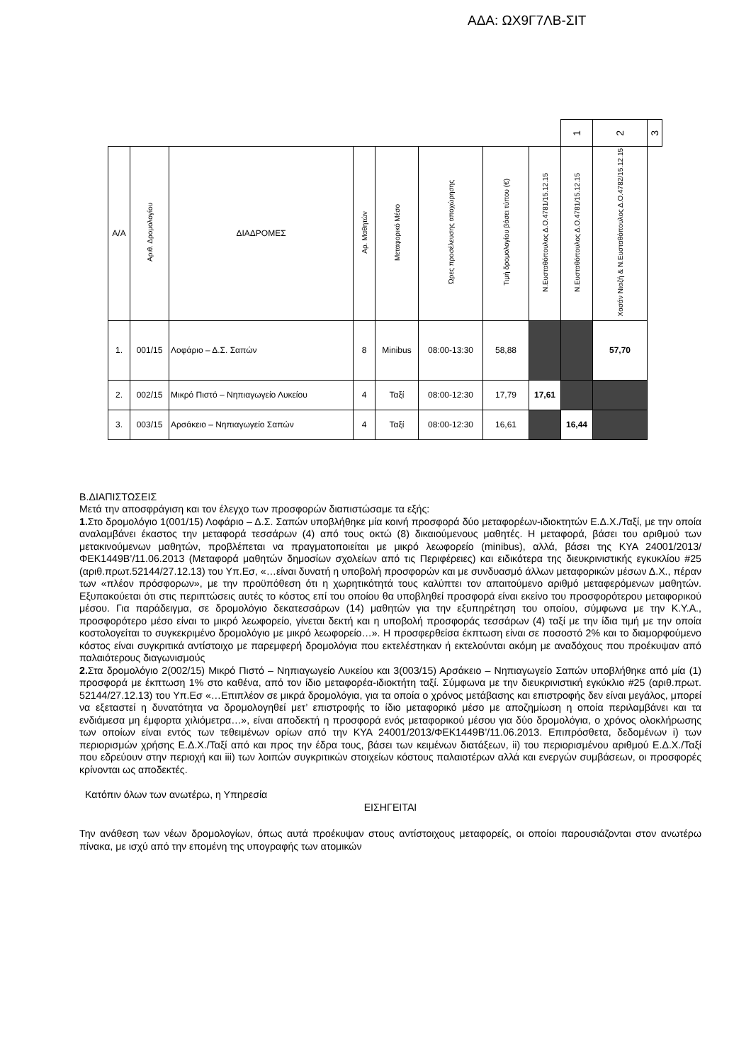ΑΔΑ: ΩΧ9Γ7ΛΒ-ΣΙΤ
| | | | | | | | | 1 | 2 | 3 |
| Α/Α | Αριθ. Δρομολογίου | ΔΙΑΔΡΟΜΕΣ | Αρ. Μαθητών | Μεταφορικό Μέσο | Ώρες προσέλευσης αποχώρησης | Τιμή δρομολογίου βάσει τύπου (€) | Ν.Ευσταθόπουλος Δ.Ο.4781/15.12.15 | Ν.Ευσταθόπουλος Δ.Ο.4781/15.12.15 | Χασάν Νιαζή & Ν.Ευσταθόπουλος Δ.Ο.4782/15.12.15 | |
| 1. | 001/15 | Λοφάριο – Δ.Σ. Σαπών | 8 | Minibus | 08:00-13:30 | 58,88 | | | 57,70 | |
| 2. | 002/15 | Μικρό Πιστό – Νηπιαγωγείο Λυκείου | 4 | Ταξί | 08:00-12:30 | 17,79 | 17,61 | | | |
| 3. | 003/15 | Αρσάκειο – Νηπιαγωγείο Σαπών | 4 | Ταξί | 08:00-12:30 | 16,61 | | 16,44 | | |
Β.ΔΙΑΠΙΣΤΩΣΕΙΣ
Μετά την αποσφράγιση και τον έλεγχο των προσφορών διαπιστώσαμε τα εξής:
1. Στο δρομολόγιο 1(001/15) Λοφάριο – Δ.Σ. Σαπών υποβλήθηκε μία κοινή προσφορά δύο μεταφορέων-ιδιοκτητών Ε.Δ.Χ./Ταξί, με την οποία αναλαμβάνει έκαστος την μεταφορά τεσσάρων (4) από τους οκτώ (8) δικαιούμενους μαθητές. Η μεταφορά, βάσει του αριθμού των μετακινούμενων μαθητών, προβλέπεται να πραγματοποιείται με μικρό λεωφορείο (minibus), αλλά, βάσει της ΚΥΑ 24001/2013/ΦΕΚ1449Β’/11.06.2013 (Μεταφορά μαθητών δημοσίων σχολείων από τις Περιφέρειες) και ειδικότερα της διευκρινιστικής εγκυκλίου #25 (αριθ.πρωτ.52144/27.12.13) του Υπ.Εσ, «…είναι δυνατή η υποβολή προσφορών και με συνδυασμό άλλων μεταφορικών μέσων Δ.Χ., πέραν των «πλέον πρόσφορων», με την προϋπόθεση ότι η χωρητικότητά τους καλύπτει τον απαιτούμενο αριθμό μεταφερόμενων μαθητών. Εξυπακούεται ότι στις περιπτώσεις αυτές το κόστος επί του οποίου θα υποβληθεί προσφορά είναι εκείνο του προσφορότερου μεταφορικού μέσου. Για παράδειγμα, σε δρομολόγιο δεκατεσσάρων (14) μαθητών για την εξυπηρέτηση του οποίου, σύμφωνα με την Κ.Υ.Α., προσφορότερο μέσο είναι το μικρό λεωφορείο, γίνεται δεκτή και η υποβολή προσφοράς τεσσάρων (4) ταξί με την ίδια τιμή με την οποία κοστολογείται το συγκεκριμένο δρομολόγιο με μικρό λεωφορείο…». Η προσφερθείσα έκπτωση είναι σε ποσοστό 2% και το διαμορφούμενο κόστος είναι συγκριτικά αντίστοιχο με παρεμφερή δρομολόγια που εκτελέστηκαν ή εκτελούνται ακόμη με αναδόχους που προέκυψαν από παλαιότερους διαγωνισμούς
2. Στα δρομολόγιο 2(002/15) Μικρό Πιστό – Νηπιαγωγείο Λυκείου και 3(003/15) Αρσάκειο – Νηπιαγωγείο Σαπών υποβλήθηκε από μία (1) προσφορά με έκπτωση 1% στο καθένα, από τον ίδιο μεταφορέα-ιδιοκτήτη ταξί. Σύμφωνα με την διευκρινιστική εγκύκλιο #25 (αριθ.πρωτ. 52144/27.12.13) του Υπ.Εσ «…Επιπλέον σε μικρά δρομολόγια, για τα οποία ο χρόνος μετάβασης και επιστροφής δεν είναι μεγάλος, μπορεί να εξεταστεί η δυνατότητα να δρομολογηθεί μετ’ επιστροφής το ίδιο μεταφορικό μέσο με αποζημίωση η οποία περιλαμβάνει και τα ενδιάμεσα μη έμφορτα χιλιόμετρα…», είναι αποδεκτή η προσφορά ενός μεταφορικού μέσου για δύο δρομολόγια, ο χρόνος ολοκλήρωσης των οποίων είναι εντός των τεθειμένων ορίων από την ΚΥΑ 24001/2013/ΦΕΚ1449Β’/11.06.2013. Επιπρόσθετα, δεδομένων i) των περιορισμών χρήσης Ε.Δ.Χ./Ταξί από και προς την έδρα τους, βάσει των κειμένων διατάξεων, ii) του περιορισμένου αριθμού Ε.Δ.Χ./Ταξί που εδρεύουν στην περιοχή και iii) των λοιπών συγκριτικών στοιχείων κόστους παλαιοτέρων αλλά και ενεργών συμβάσεων, οι προσφορές κρίνονται ως αποδεκτές.
Κατόπιν όλων των ανωτέρω, η Υπηρεσία
ΕΙΣΗΓΕΙΤΑΙ
Την ανάθεση των νέων δρομολογίων, όπως αυτά προέκυψαν στους αντίστοιχους μεταφορείς, οι οποίοι παρουσιάζονται στον ανωτέρω πίνακα, με ισχύ από την επομένη της υπογραφής των ατομικών